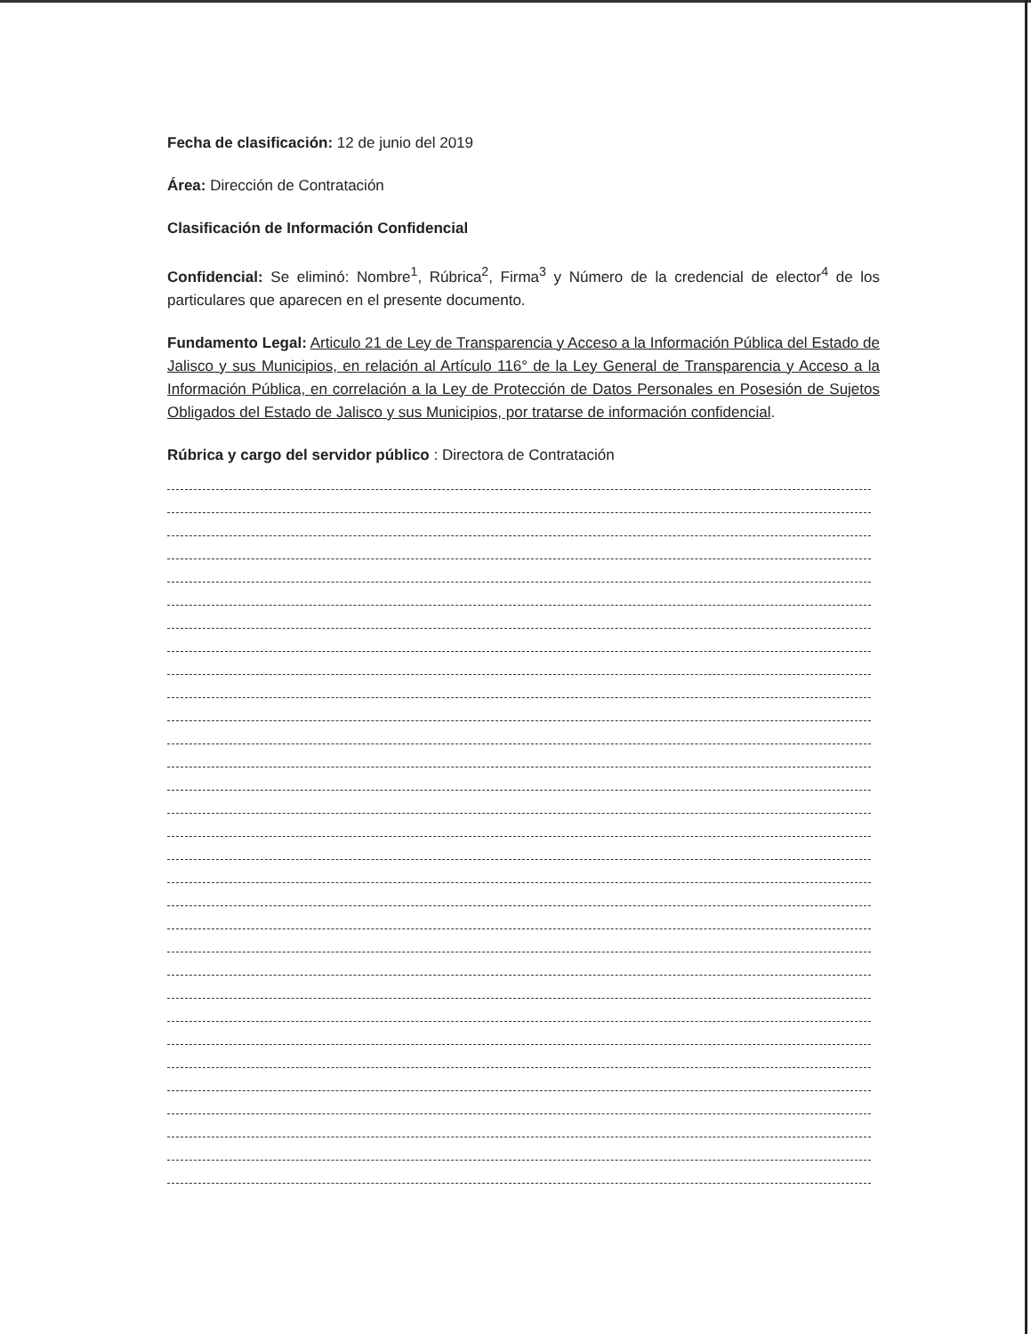Fecha de clasificación: 12 de junio del 2019
Área: Dirección de Contratación
Clasificación de Información Confidencial
Confidencial: Se eliminó: Nombre<sup>1</sup>, Rúbrica<sup>2</sup>, Firma<sup>3</sup> y Número de la credencial de elector<sup>4</sup> de los particulares que aparecen en el presente documento.
Fundamento Legal: Articulo 21 de Ley de Transparencia y Acceso a la Información Pública del Estado de Jalisco y sus Municipios, en relación al Artículo 116° de la Ley General de Transparencia y Acceso a la Información Pública, en correlación a la Ley de Protección de Datos Personales en Posesión de Sujetos Obligados del Estado de Jalisco y sus Municipios, por tratarse de información confidencial.
Rúbrica y cargo del servidor público : Directora de Contratación